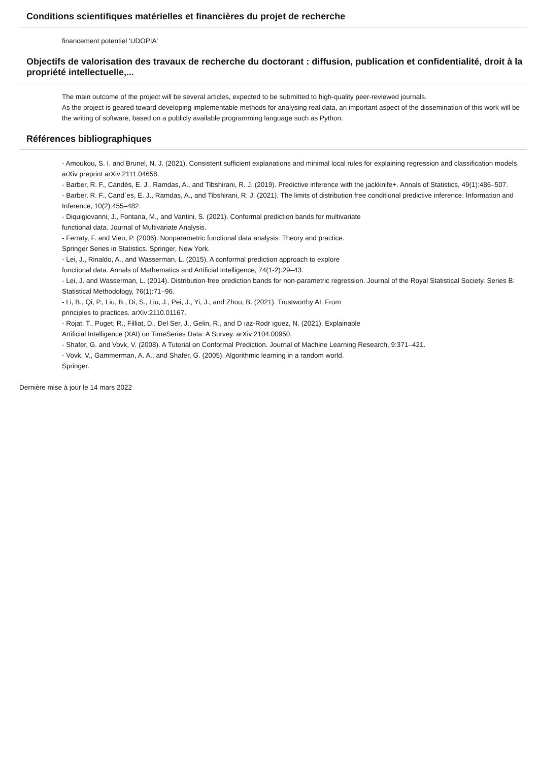Conditions scientifiques matérielles et financières du projet de recherche
financement potentiel 'UDOPIA'
Objectifs de valorisation des travaux de recherche du doctorant : diffusion, publication et confidentialité, droit à la propriété intellectuelle,...
The main outcome of the project will be several articles, expected to be submitted to high-quality peer-reviewed journals.
As the project is geared toward developing implementable methods for analysing real data, an important aspect of the dissemination of this work will be the writing of software, based on a publicly available programming language such as Python.
Références bibliographiques
- Amoukou, S. I. and Brunel, N. J. (2021). Consistent sufficient explanations and minimal local rules for explaining regression and classification models. arXiv preprint arXiv:2111.04658.
- Barber, R. F., Candès, E. J., Ramdas, A., and Tibshirani, R. J. (2019). Predictive inference with the jackknife+. Annals of Statistics, 49(1):486–507.
- Barber, R. F., Cand`es, E. J., Ramdas, A., and Tibshirani, R. J. (2021). The limits of distribution free conditional predictive inference. Information and Inference, 10(2):455–482.
- Diquigiovanni, J., Fontana, M., and Vantini, S. (2021). Conformal prediction bands for multivariate
functional data. Journal of Multivariate Analysis.
- Ferraty, F. and Vieu, P. (2006). Nonparametric functional data analysis: Theory and practice.
Springer Series in Statistics. Springer, New York.
- Lei, J., Rinaldo, A., and Wasserman, L. (2015). A conformal prediction approach to explore
functional data. Annals of Mathematics and Artificial Intelligence, 74(1-2):29–43.
- Lei, J. and Wasserman, L. (2014). Distribution-free prediction bands for non-parametric regression. Journal of the Royal Statistical Society. Series B: Statistical Methodology, 76(1):71–96.
- Li, B., Qi, P., Liu, B., Di, S., Liu, J., Pei, J., Yi, J., and Zhou, B. (2021). Trustworthy AI: From
principles to practices. arXiv:2110.01167.
- Rojat, T., Puget, R., Filliat, D., Del Ser, J., Gelin, R., and D ıaz-Rodr ıguez, N. (2021). Explainable
Artificial Intelligence (XAI) on TimeSeries Data: A Survey. arXiv:2104.00950.
- Shafer, G. and Vovk, V. (2008). A Tutorial on Conformal Prediction. Journal of Machine Learning Research, 9:371–421.
- Vovk, V., Gammerman, A. A., and Shafer, G. (2005). Algorithmic learning in a random world.
Springer.
Dernière mise à jour le 14 mars 2022